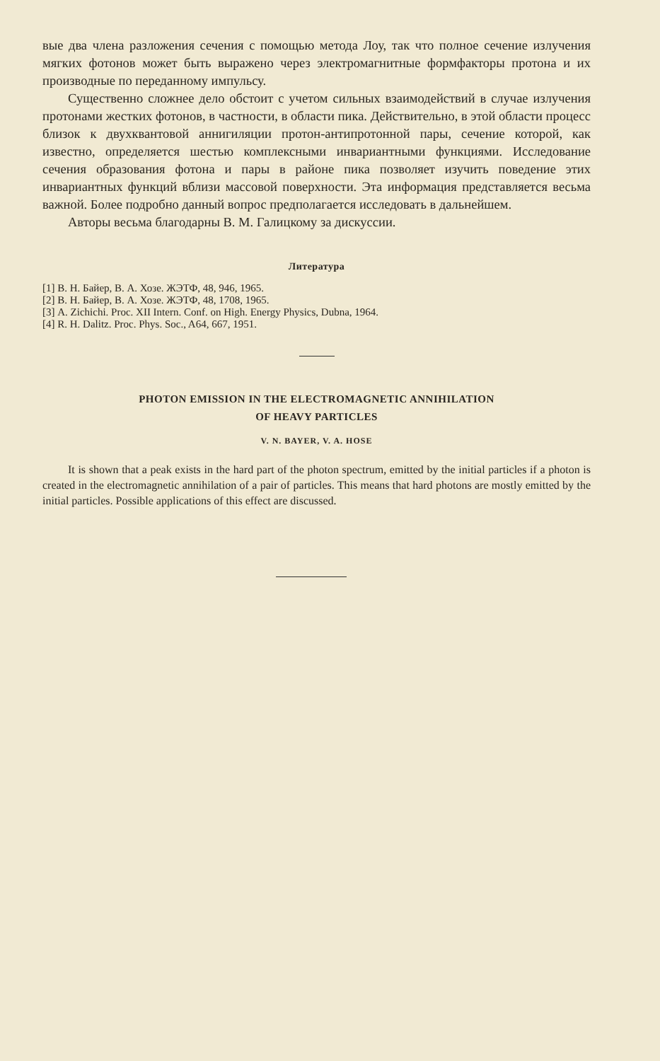вые два члена разложения сечения с помощью метода Лоу, так что полное сечение излучения мягких фотонов может быть выражено через электромагнитные формфакторы протона и их производные по переданному импульсу.
Существенно сложнее дело обстоит с учетом сильных взаимодействий в случае излучения протонами жестких фотонов, в частности, в области пика. Действительно, в этой области процесс близок к двухквантовой аннигиляции протон-антипротонной пары, сечение которой, как известно, определяется шестью комплексными инвариантными функциями. Исследование сечения образования фотона и пары в районе пика позволяет изучить поведение этих инвариантных функций вблизи массовой поверхности. Эта информация представляется весьма важной. Более подробно данный вопрос предполагается исследовать в дальнейшем.
Авторы весьма благодарны В. М. Галицкому за дискуссии.
Литература
[1] В. Н. Байер, В. А. Хозе. ЖЭТФ, 48, 946, 1965.
[2] В. Н. Байер, В. А. Хозе. ЖЭТФ, 48, 1708, 1965.
[3] A. Zichichi. Proc. XII Intern. Conf. on High. Energy Physics, Dubna, 1964.
[4] R. H. Dalitz. Proc. Phys. Soc., A64, 667, 1951.
PHOTON EMISSION IN THE ELECTROMAGNETIC ANNIHILATION
OF HEAVY PARTICLES
V. N. BAYER, V. A. HOSE
It is shown that a peak exists in the hard part of the photon spectrum, emitted by the initial particles if a photon is created in the electromagnetic annihilation of a pair of particles. This means that hard photons are mostly emitted by the initial particles. Possible applications of this effect are discussed.